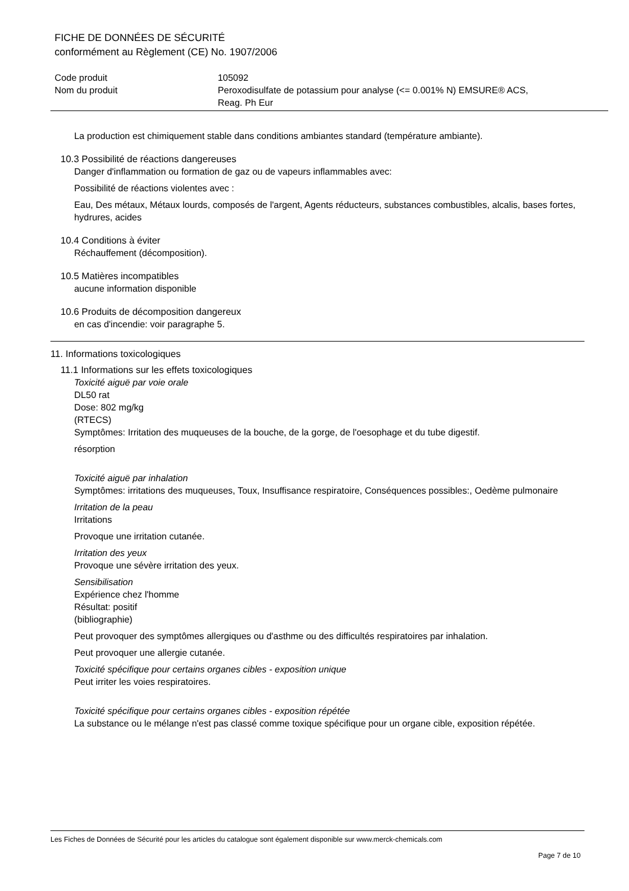FICHE DE DONNÉES DE SÉCURITÉ
conformément au Règlement (CE) No. 1907/2006
| Code produit | 105092 |
| Nom du produit | Peroxodisulfate de potassium pour analyse (<= 0.001% N) EMSURE® ACS, Reag. Ph Eur |
La production est chimiquement stable dans conditions ambiantes standard (température ambiante).
10.3 Possibilité de réactions dangereuses
Danger d'inflammation ou formation de gaz ou de vapeurs inflammables avec:
Possibilité de réactions violentes avec :
Eau, Des métaux, Métaux lourds, composés de l'argent, Agents réducteurs, substances combustibles, alcalis, bases fortes, hydrures, acides
10.4 Conditions à éviter
Réchauffement (décomposition).
10.5 Matières incompatibles
aucune information disponible
10.6 Produits de décomposition dangereux
en cas d'incendie: voir paragraphe 5.
11. Informations toxicologiques
11.1 Informations sur les effets toxicologiques
Toxicité aiguë par voie orale
DL50 rat
Dose: 802 mg/kg
(RTECS)
Symptômes: Irritation des muqueuses de la bouche, de la gorge, de l'oesophage et du tube digestif.
résorption
Toxicité aiguë par inhalation
Symptômes: irritations des muqueuses, Toux, Insuffisance respiratoire, Conséquences possibles:, Oedème pulmonaire
Irritation de la peau
Irritations
Provoque une irritation cutanée.
Irritation des yeux
Provoque une sévère irritation des yeux.
Sensibilisation
Expérience chez l'homme
Résultat: positif
(bibliographie)
Peut provoquer des symptômes allergiques ou d'asthme ou des difficultés respiratoires par inhalation.
Peut provoquer une allergie cutanée.
Toxicité spécifique pour certains organes cibles - exposition unique
Peut irriter les voies respiratoires.
Toxicité spécifique pour certains organes cibles - exposition répétée
La substance ou le mélange n'est pas classé comme toxique spécifique pour un organe cible, exposition répétée.
Les Fiches de Données de Sécurité pour les articles du catalogue sont également disponible sur www.merck-chemicals.com
Page 7 de 10